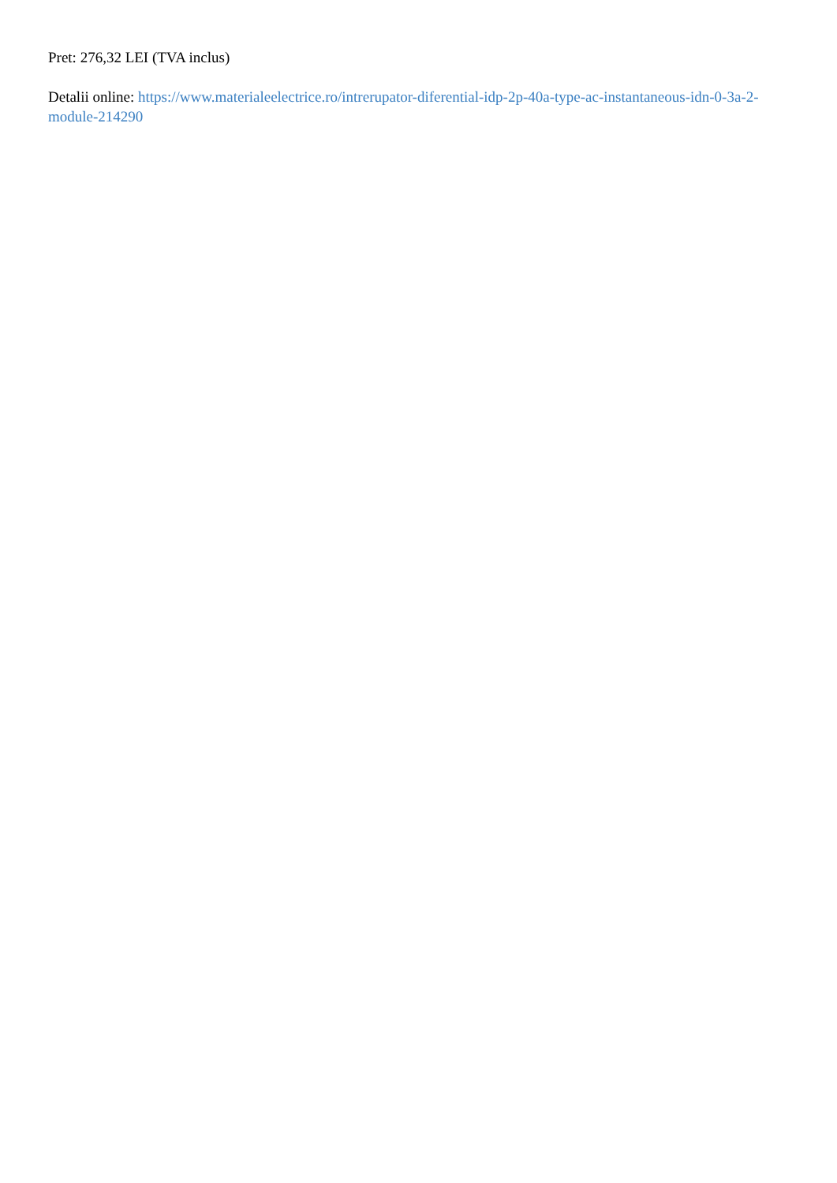Pret: 276,32 LEI (TVA inclus)
Detalii online: https://www.materialeelectrice.ro/intrerupator-diferential-idp-2p-40a-type-ac-instantaneous-idn-0-3a-2-module-214290